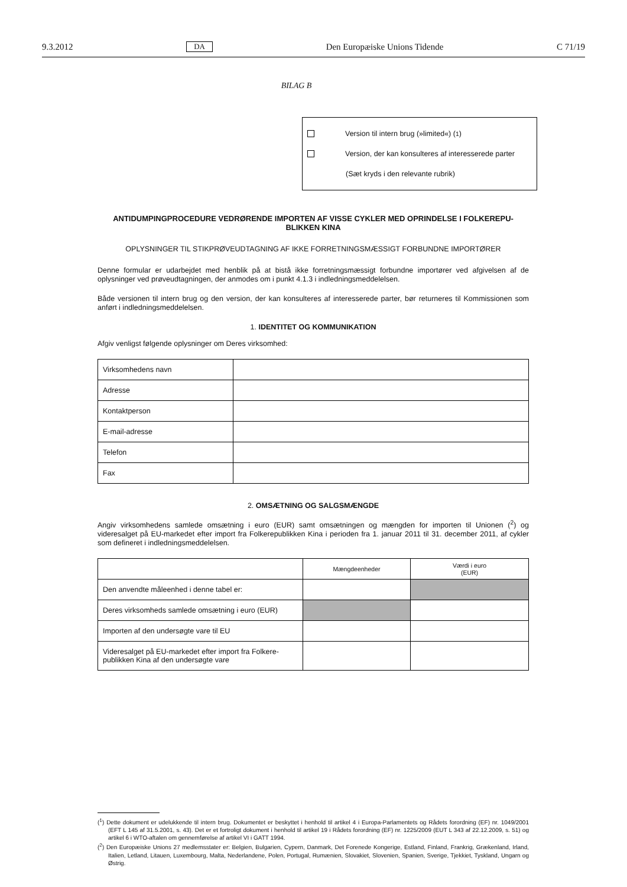9.3.2012 DA Den Europæiske Unions Tidende C 71/19
BILAG B
Version til intern brug (»limited«) (<sup>1</sup>)
Version, der kan konsulteres af interesserede parter
(Sæt kryds i den relevante rubrik)
ANTIDUMPINGPROCEDURE VEDRØRENDE IMPORTEN AF VISSE CYKLER MED OPRINDELSE I FOLKEREPU-BLIKKEN KINA
OPLYSNINGER TIL STIKPRØVEUDTAGNING AF IKKE FORRETNINGSMÆSSIGT FORBUNDNE IMPORTØRER
Denne formular er udarbejdet med henblik på at bistå ikke forretningsmæssigt forbundne importører ved afgivelsen af de oplysninger ved prøveudtagningen, der anmodes om i punkt 4.1.3 i indledningsmeddelelsen.
Både versionen til intern brug og den version, der kan konsulteres af interesserede parter, bør returneres til Kommissionen som anført i indledningsmeddelelsen.
1. IDENTITET OG KOMMUNIKATION
Afgiv venligst følgende oplysninger om Deres virksomhed:
| Virksomhedens navn | |
| Adresse | |
| Kontaktperson | |
| E-mail-adresse | |
| Telefon | |
| Fax | |
2. OMSÆTNING OG SALGSMÆNGDE
Angiv virksomhedens samlede omsætning i euro (EUR) samt omsætningen og mængden for importen til Unionen (<sup>2</sup>) og videresalget på EU-markedet efter import fra Folkerepublikken Kina i perioden fra 1. januar 2011 til 31. december 2011, af cykler som defineret i indledningsmeddelelsen.
| | Mængdeenheder | Værdi i euro (EUR) |
| --- | --- | --- |
| Den anvendte måleenhed i denne tabel er: | | |
| Deres virksomheds samlede omsætning i euro (EUR) | | |
| Importen af den undersøgte vare til EU | | |
| Videresalget på EU-markedet efter import fra Folkere-publikken Kina af den undersøgte vare | | |
(<sup>1</sup>) Dette dokument er udelukkende til intern brug. Dokumentet er beskyttet i henhold til artikel 4 i Europa-Parlamentets og Rådets forordning (EF) nr. 1049/2001 (EFT L 145 af 31.5.2001, s. 43). Det er et fortroligt dokument i henhold til artikel 19 i Rådets forordning (EF) nr. 1225/2009 (EUT L 343 af 22.12.2009, s. 51) og artikel 6 i WTO-aftalen om gennemførelse af artikel VI i GATT 1994.
(<sup>2</sup>) Den Europæiske Unions 27 medlemsstater er: Belgien, Bulgarien, Cypern, Danmark, Det Forenede Kongerige, Estland, Finland, Frankrig, Grækenland, Irland, Italien, Letland, Litauen, Luxembourg, Malta, Nederlandene, Polen, Portugal, Rumænien, Slovakiet, Slovenien, Spanien, Sverige, Tjekkiet, Tyskland, Ungarn og Østrig.